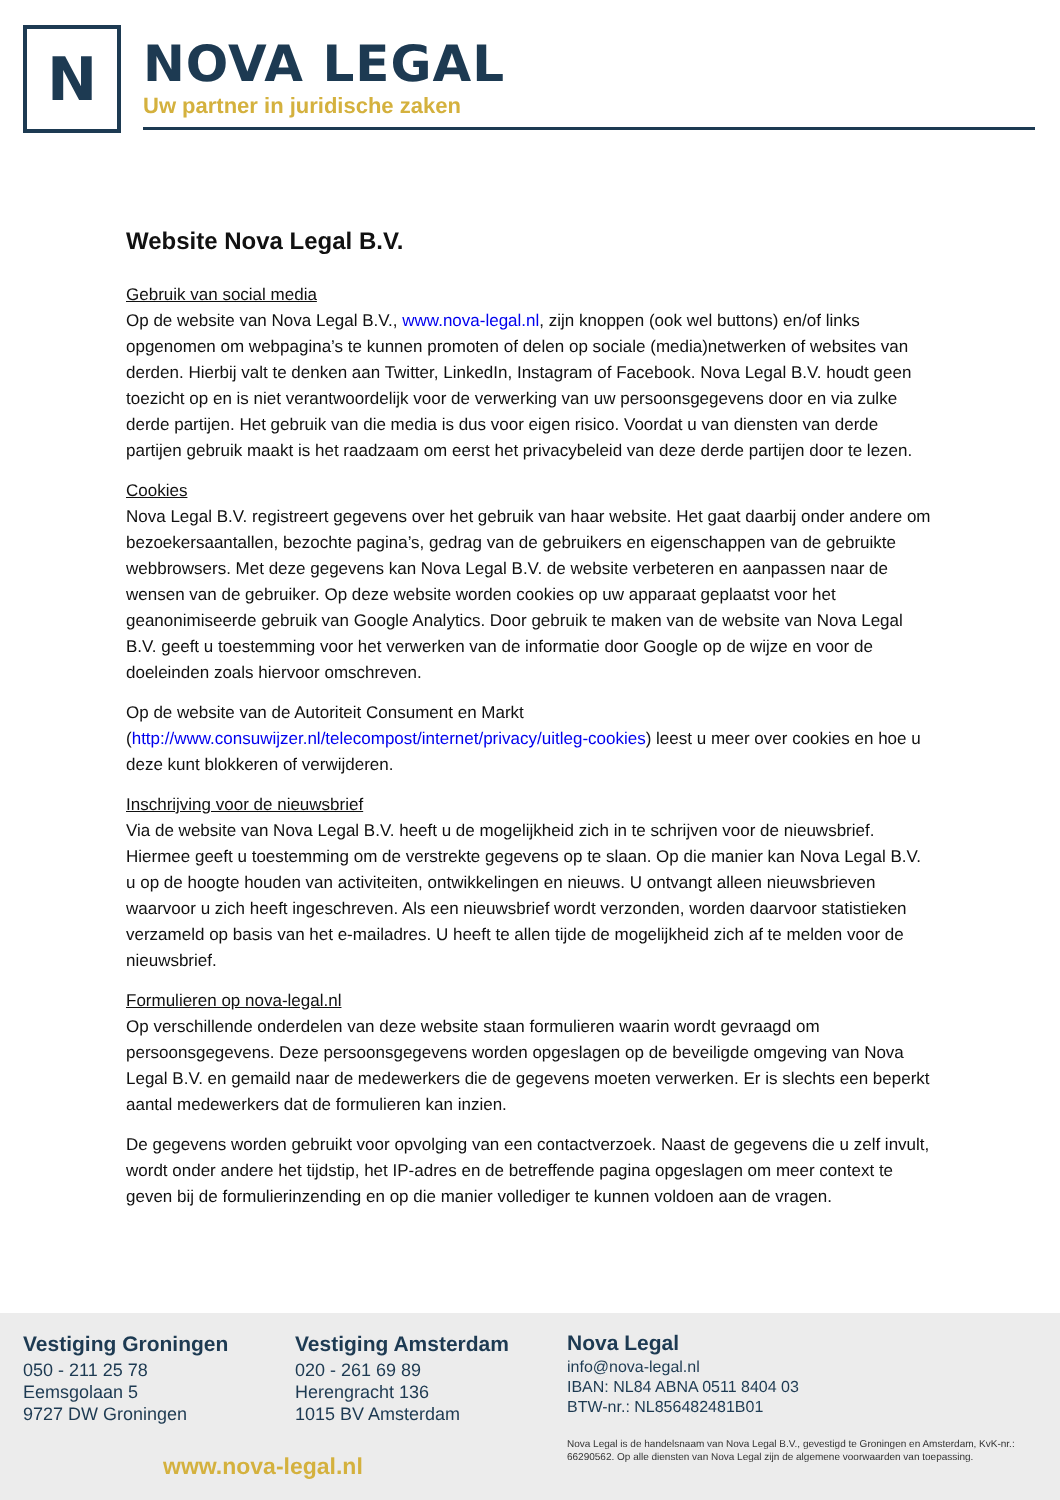N
NOVA LEGAL
Uw partner in juridische zaken
Website Nova Legal B.V.
Gebruik van social media
Op de website van Nova Legal B.V., www.nova-legal.nl, zijn knoppen (ook wel buttons) en/of links opgenomen om webpagina’s te kunnen promoten of delen op sociale (media)netwerken of websites van derden. Hierbij valt te denken aan Twitter, LinkedIn, Instagram of Facebook. Nova Legal B.V. houdt geen toezicht op en is niet verantwoordelijk voor de verwerking van uw persoonsgegevens door en via zulke derde partijen. Het gebruik van die media is dus voor eigen risico. Voordat u van diensten van derde partijen gebruik maakt is het raadzaam om eerst het privacybeleid van deze derde partijen door te lezen.
Cookies
Nova Legal B.V. registreert gegevens over het gebruik van haar website. Het gaat daarbij onder andere om bezoekersaantallen, bezochte pagina’s, gedrag van de gebruikers en eigenschappen van de gebruikte webbrowsers. Met deze gegevens kan Nova Legal B.V. de website verbeteren en aanpassen naar de wensen van de gebruiker. Op deze website worden cookies op uw apparaat geplaatst voor het geanonimiseerde gebruik van Google Analytics. Door gebruik te maken van de website van Nova Legal B.V. geeft u toestemming voor het verwerken van de informatie door Google op de wijze en voor de doeleinden zoals hiervoor omschreven.
Op de website van de Autoriteit Consument en Markt (http://www.consuwijzer.nl/telecompost/internet/privacy/uitleg-cookies) leest u meer over cookies en hoe u deze kunt blokkeren of verwijderen.
Inschrijving voor de nieuwsbrief
Via de website van Nova Legal B.V. heeft u de mogelijkheid zich in te schrijven voor de nieuwsbrief. Hiermee geeft u toestemming om de verstrekte gegevens op te slaan. Op die manier kan Nova Legal B.V. u op de hoogte houden van activiteiten, ontwikkelingen en nieuws. U ontvangt alleen nieuwsbrieven waarvoor u zich heeft ingeschreven. Als een nieuwsbrief wordt verzonden, worden daarvoor statistieken verzameld op basis van het e-mailadres. U heeft te allen tijde de mogelijkheid zich af te melden voor de nieuwsbrief.
Formulieren op nova-legal.nl
Op verschillende onderdelen van deze website staan formulieren waarin wordt gevraagd om persoonsgegevens. Deze persoonsgegevens worden opgeslagen op de beveiligde omgeving van Nova Legal B.V. en gemaild naar de medewerkers die de gegevens moeten verwerken. Er is slechts een beperkt aantal medewerkers dat de formulieren kan inzien.
De gegevens worden gebruikt voor opvolging van een contactverzoek. Naast de gegevens die u zelf invult, wordt onder andere het tijdstip, het IP-adres en de betreffende pagina opgeslagen om meer context te geven bij de formulierinzending en op die manier vollediger te kunnen voldoen aan de vragen.
Vestiging Groningen
050 - 211 25 78
Eemsgolaan 5
9727 DW Groningen
Vestiging Amsterdam
020 - 261 69 89
Herengracht 136
1015 BV Amsterdam
www.nova-legal.nl
Nova Legal
info@nova-legal.nl
IBAN: NL84 ABNA 0511 8404 03
BTW-nr.: NL856482481B01
Nova Legal is de handelsnaam van Nova Legal B.V., gevestigd te Groningen en Amsterdam, KvK-nr.: 66290562. Op alle diensten van Nova Legal zijn de algemene voorwaarden van toepassing.